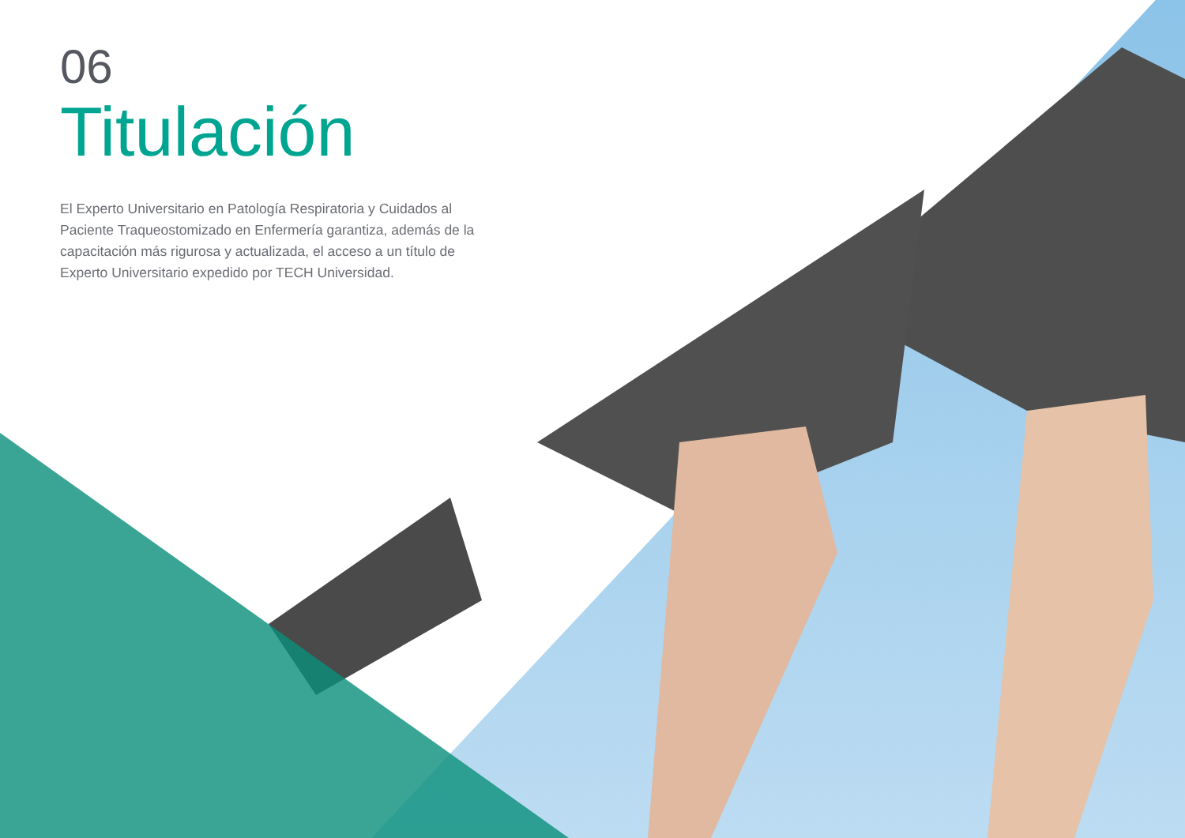06
Titulación
El Experto Universitario en Patología Respiratoria y Cuidados al Paciente Traqueostomizado en Enfermería garantiza, además de la capacitación más rigurosa y actualizada, el acceso a un título de Experto Universitario expedido por TECH Universidad.